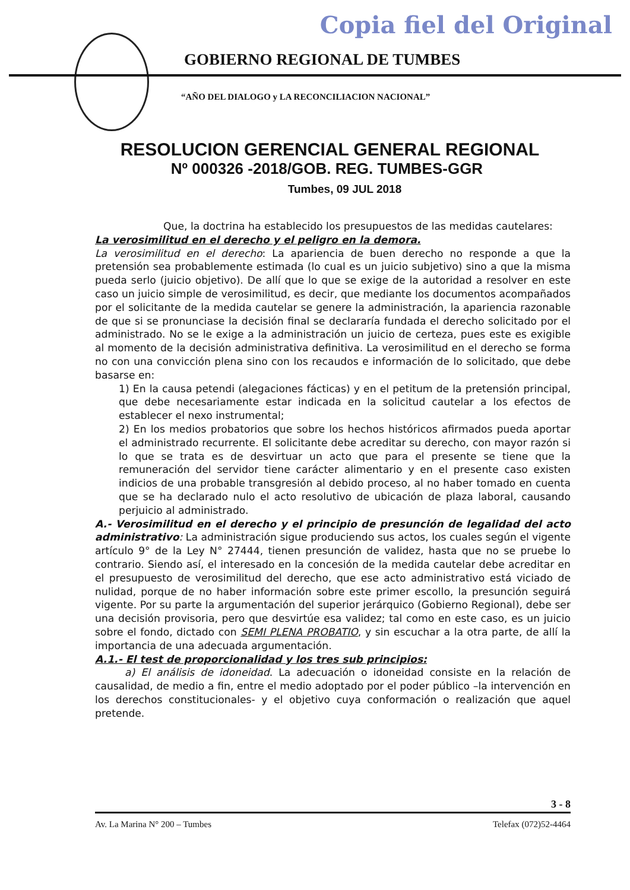Copia fiel del Original
GOBIERNO REGIONAL DE TUMBES
“AÑO DEL DIALOGO y LA RECONCILIACION NACIONAL”
RESOLUCION GERENCIAL GENERAL REGIONAL
Nº 000326 -2018/GOB. REG. TUMBES-GGR
Tumbes, 09 JUL 2018
Que, la doctrina ha establecido los presupuestos de las medidas cautelares:
La verosimilitud en el derecho y el peligro en la demora.
La verosimilitud en el derecho: La apariencia de buen derecho no responde a que la pretensión sea probablemente estimada (lo cual es un juicio subjetivo) sino a que la misma pueda serlo (juicio objetivo). De allí que lo que se exige de la autoridad a resolver en este caso un juicio simple de verosimilitud, es decir, que mediante los documentos acompañados por el solicitante de la medida cautelar se genere la administración, la apariencia razonable de que si se pronunciase la decisión final se declararía fundada el derecho solicitado por el administrado. No se le exige a la administración un juicio de certeza, pues este es exigible al momento de la decisión administrativa definitiva. La verosimilitud en el derecho se forma no con una convicción plena sino con los recaudos e información de lo solicitado, que debe basarse en:
1) En la causa petendi (alegaciones fácticas) y en el petitum de la pretensión principal, que debe necesariamente estar indicada en la solicitud cautelar a los efectos de establecer el nexo instrumental;
2) En los medios probatorios que sobre los hechos históricos afirmados pueda aportar el administrado recurrente. El solicitante debe acreditar su derecho, con mayor razón si lo que se trata es de desvirtuar un acto que para el presente se tiene que la remuneración del servidor tiene carácter alimentario y en el presente caso existen indicios de una probable transgresión al debido proceso, al no haber tomado en cuenta que se ha declarado nulo el acto resolutivo de ubicación de plaza laboral, causando perjuicio al administrado.
A.- Verosimilitud en el derecho y el principio de presunción de legalidad del acto administrativo: La administración sigue produciendo sus actos, los cuales según el vigente artículo 9° de la Ley N° 27444, tienen presunción de validez, hasta que no se pruebe lo contrario. Siendo así, el interesado en la concesión de la medida cautelar debe acreditar en el presupuesto de verosimilitud del derecho, que ese acto administrativo está viciado de nulidad, porque de no haber información sobre este primer escollo, la presunción seguirá vigente. Por su parte la argumentación del superior jerárquico (Gobierno Regional), debe ser una decisión provisoria, pero que desvirtúe esa validez; tal como en este caso, es un juicio sobre el fondo, dictado con SEMI PLENA PROBATIO, y sin escuchar a la otra parte, de allí la importancia de una adecuada argumentación.
A.1.- El test de proporcionalidad y los tres sub principios:
a) El análisis de idoneidad. La adecuación o idoneidad consiste en la relación de causalidad, de medio a fin, entre el medio adoptado por el poder público –la intervención en los derechos constitucionales- y el objetivo cuya conformación o realización que aquel pretende.
3 - 8
Av. La Marina N° 200 – Tumbes Telefax (072)52-4464